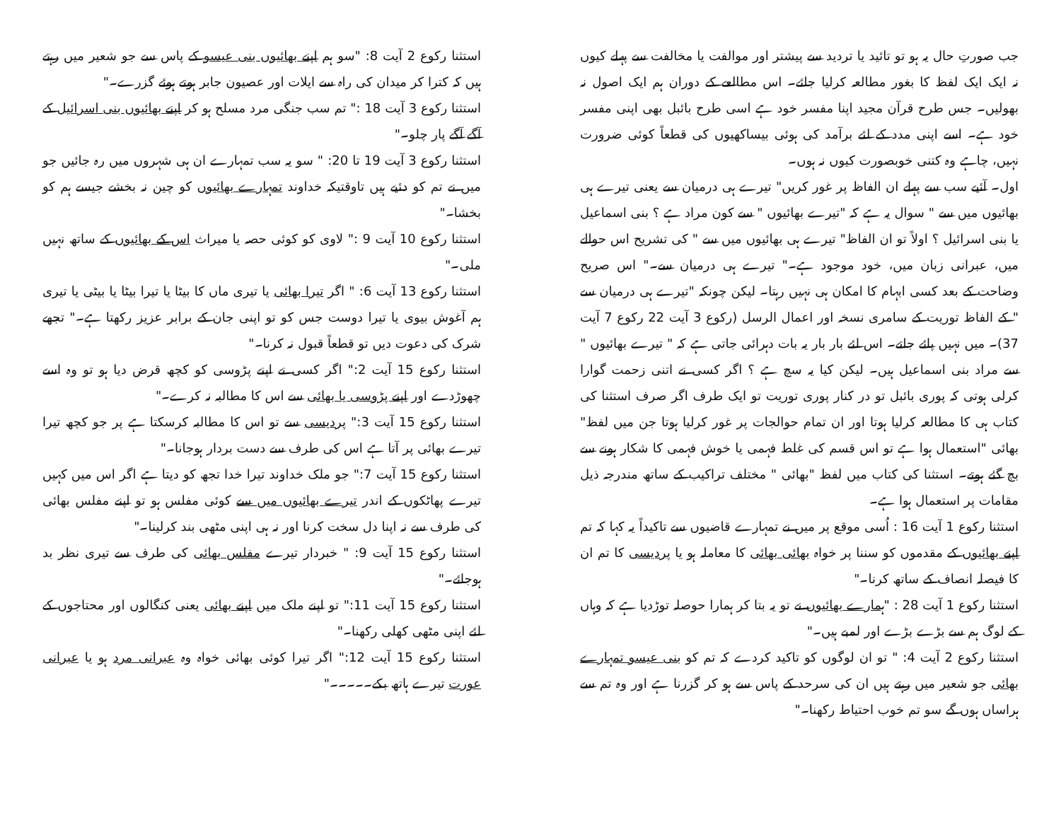جب صورتِ حال یہ ہو تو تائید یا تردید سے پیشتر اور موالفت یا مخالفت سے پہلے کیوں نہ ایک ایک لفظ کا بغور مطالعہ کرلیا جائے۔ اس مطالعے کے دوران ہم ایک اصول نہ بھولیں۔ جس طرح قرآن مجید اپنا مفسر خود ہے اسی طرح بائبل بھی اپنی مفسر خود ہے۔ اسے اپنی مدد کے لئے برآمد کی ہوئی بیساکھیوں کی قطعاً کوئی ضرورت نہیں، چاہے وہ کتنی خوبصورت کیوں نہ ہوں۔
اول۔ آئیے سب سے پہلے ان الفاظ پر غور کریں" تیرے ہی درمیان سے یعنی تیرے ہی بھائیوں میں سے " سوال یہ ہے کہ "تیرے بھائیوں " سے کون مراد ہے ؟ بنی اسماعیل یا بنی اسرائیل ؟ اولاً تو ان الفاظ" تیرے ہی بھائیوں میں سے " کی تشریح اس حوالے میں، عبرانی زبان میں، خود موجود ہے۔" تیرے ہی درمیان سے۔" اس صریح وضاحت کے بعد کسی ابہام کا امکان ہی نہیں رہتا۔ لیکن چونکہ "تیرے ہی درمیان سے " کے الفاظ توریت کے سامری نسخہ اور اعمال الرسل (رکوع 3 آیت 22 رکوع 7 آیت 37)۔ میں نہیں پائے جاتے۔ اس لئے بار بار یہ بات دہرائی جاتی ہے کہ " تیرے بھائیوں " سے مراد بنی اسماعیل ہیں۔ لیکن کیا یہ سچ ہے ؟ اگر کسی نے اتنی زحمت گوارا کرلی ہوتی کہ پوری بائبل تو در کنار پوری توریت تو ایک طرف اگر صرف استثنا کی کتاب ہی کا مطالعہ کرلیا ہوتا اور ان تمام حوالجات پر غور کرلیا ہوتا جن میں لفظ" بھائی "استعمال ہوا ہے تو اس قسم کی غلط فہمی یا خوش فہمی کا شکار ہونے سے بچ گئے ہوتے۔ استثنا کی کتاب میں لفظ "بھائی " مختلف تراکیب کے ساتھ مندرجہ ذیل مقامات پر استعمال ہوا ہے۔
استثنا رکوع 1 آیت 16 : اُسی موقع پر میں نے تمہارے قاضیوں سے تاکیداً یہ کہا کہ تم اپنے بھائیوں کے مقدموں کو سننا پر خواہ بھائی بھائی کا معاملہ ہو یا پردیسی کا تم ان کا فیصلہ انصاف کے ساتھ کرنا۔"
استثنا رکوع 1 آیت 28 : "ہمارے بھائیوں نے تو یہ بتا کر ہمارا حوصلہ توڑدیا ہے کہ وہاں کے لوگ ہم سے بڑے بڑے اور لمبے ہیں۔"
استثنا رکوع 2 آیت 4: " تو ان لوگوں کو تاکید کردے کہ تم کو بنی عیسو تمہارے بھائی جو شعیر میں رہتے ہیں ان کی سرحد کے پاس سے ہو کر گزرنا ہے اور وہ تم سے ہراساں ہوں گے سو تم خوب احتیاط رکھنا۔"
استثنا رکوع 2 آیت 8: "سو ہم اپنے بھائیوں بنی عیسو کے پاس سے جو شعیر میں رہتے ہیں کہ کترا کر میدان کی راہ سے ایلات اور عصیون جابر ہوتے ہوئے گزرے۔"
استثنا رکوع 3 آیت 18 :" تم سب جنگی مرد مسلح ہو کر اپنے بھائیوں بنی اسرائیل کے آگے آگے پار چلو۔"
استثنا رکوع 3 آیت 19 تا 20: " سو یہ سب تمہارے ان ہی شہروں میں رہ جائیں جو میں نے تم کو دئیے ہیں تاوقتیکہ خداوند تمہارے بھائیوں کو چین نہ بخشے جیسے ہم کو بخشا۔"
استثنا رکوع 10 آیت 9 :" لاوی کو کوئی حصہ یا میراث اس کے بھائیوں کے ساتھ نہیں ملی۔"
استثنا رکوع 13 آیت 6: " اگر تیرا بھائی یا تیری ماں کا بیٹا یا تیرا بیٹا یا بیٹی یا تیری ہم آغوش بیوی یا تیرا دوست جس کو تو اپنی جان کے برابر عزیز رکھتا ہے۔" تجھے شرک کی دعوت دیں تو قطعاً قبول نہ کرنا۔"
استثنا رکوع 15 آیت 2:" اگر کسی نے اپنے پڑوسی کو کچھ قرض دیا ہو تو وہ اسے چھوڑدے اور اپنے پڑوسی یا بھائی سے اس کا مطالبہ نہ کرے۔"
استثنا رکوع 15 آیت 3:" پردیسی سے تو اس کا مطالبہ کرسکتا ہے پر جو کچھ تیرا تیرے بھائی پر آتا ہے اس کی طرف سے دست بردار ہوجانا۔"
استثنا رکوع 15 آیت 7:" جو ملک خداوند تیرا خدا تجھ کو دیتا ہے اگر اس میں کہیں تیرے پھاٹکوں کے اندر تیرے بھائیوں میں سے کوئی مفلس ہو تو اپنے مفلس بھائی کی طرف سے نہ اپنا دل سخت کرنا اور نہ ہی اپنی مٹھی بند کرلینا۔"
استثنا رکوع 15 آیت 9: " خبردار تیرے مفلس بھائی کی طرف سے تیری نظر بد ہوجائے۔"
استثنا رکوع 15 آیت 11:" تو اپنے ملک میں اپنے بھائی یعنی کنگالوں اور محتاجوں کے لئے اپنی مٹھی کھلی رکھنا۔"
استثنا رکوع 15 آیت 12:" اگر تیرا کوئی بھائی خواہ وہ عبرانی مرد ہو یا عبرانی عورت تیرے ہاتھ بکے۔۔۔۔۔"